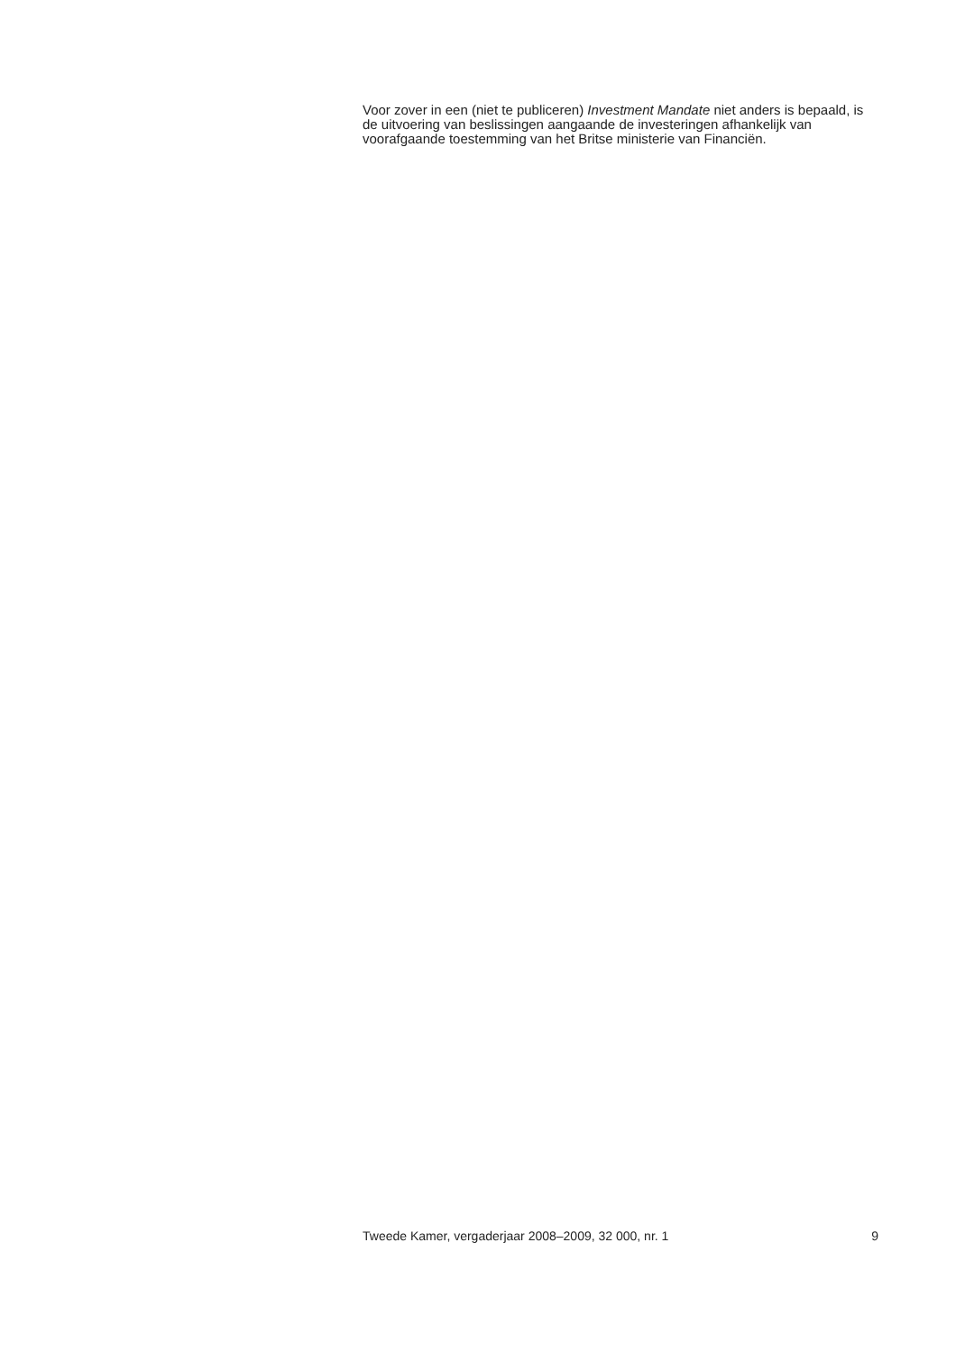Voor zover in een (niet te publiceren) Investment Mandate niet anders is bepaald, is de uitvoering van beslissingen aangaande de investeringen afhankelijk van voorafgaande toestemming van het Britse ministerie van Financiën.
Tweede Kamer, vergaderjaar 2008–2009, 32 000, nr. 1 9